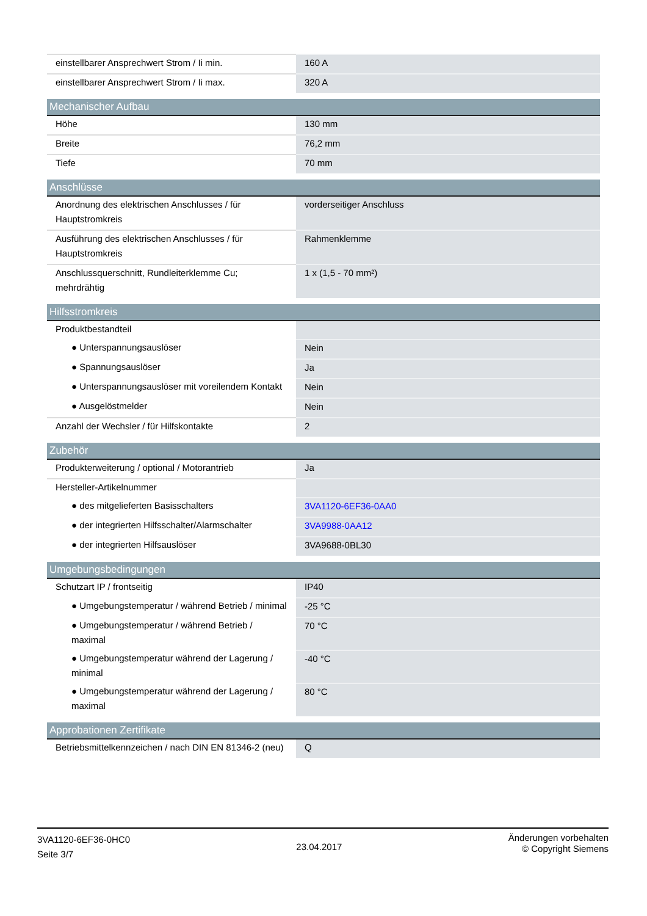| einstellbarer Ansprechwert Strom / Ii min. | 160 A |
| einstellbarer Ansprechwert Strom / Ii max. | 320 A |
| Mechanischer Aufbau | |
| Höhe | 130 mm |
| Breite | 76,2 mm |
| Tiefe | 70 mm |
| Anschlüsse | |
| Anordnung des elektrischen Anschlusses / für Hauptstromkreis | vorderseitiger Anschluss |
| Ausführung des elektrischen Anschlusses / für Hauptstromkreis | Rahmenklemme |
| Anschlussquerschnitt, Rundleiterklemme Cu; mehrdrähtig | 1 x (1,5 - 70 mm²) |
| Hilfsstromkreis | |
| Produktbestandteil | |
| ● Unterspannungsauslöser | Nein |
| ● Spannungsauslöser | Ja |
| ● Unterspannungsauslöser mit voreilendem Kontakt | Nein |
| ● Ausgelöstmelder | Nein |
| Anzahl der Wechsler / für Hilfskontakte | 2 |
| Zubehör | |
| Produkterweiterung / optional / Motorantrieb | Ja |
| Hersteller-Artikelnummer | |
| ● des mitgelieferten Basisschalters | 3VA1120-6EF36-0AA0 |
| ● der integrierten Hilfsschalter/Alarmschalter | 3VA9988-0AA12 |
| ● der integrierten Hilfsauslöser | 3VA9688-0BL30 |
| Umgebungsbedingungen | |
| Schutzart IP / frontseitig | IP40 |
| ● Umgebungstemperatur / während Betrieb / minimal | -25 °C |
| ● Umgebungstemperatur / während Betrieb / maximal | 70 °C |
| ● Umgebungstemperatur während der Lagerung / minimal | -40 °C |
| ● Umgebungstemperatur während der Lagerung / maximal | 80 °C |
| Approbationen Zertifikate | |
| Betriebsmittelkennzeichen / nach DIN EN 81346-2 (neu) | Q |
3VA1120-6EF36-0HC0
Seite 3/7
23.04.2017
Änderungen vorbehalten
© Copyright Siemens